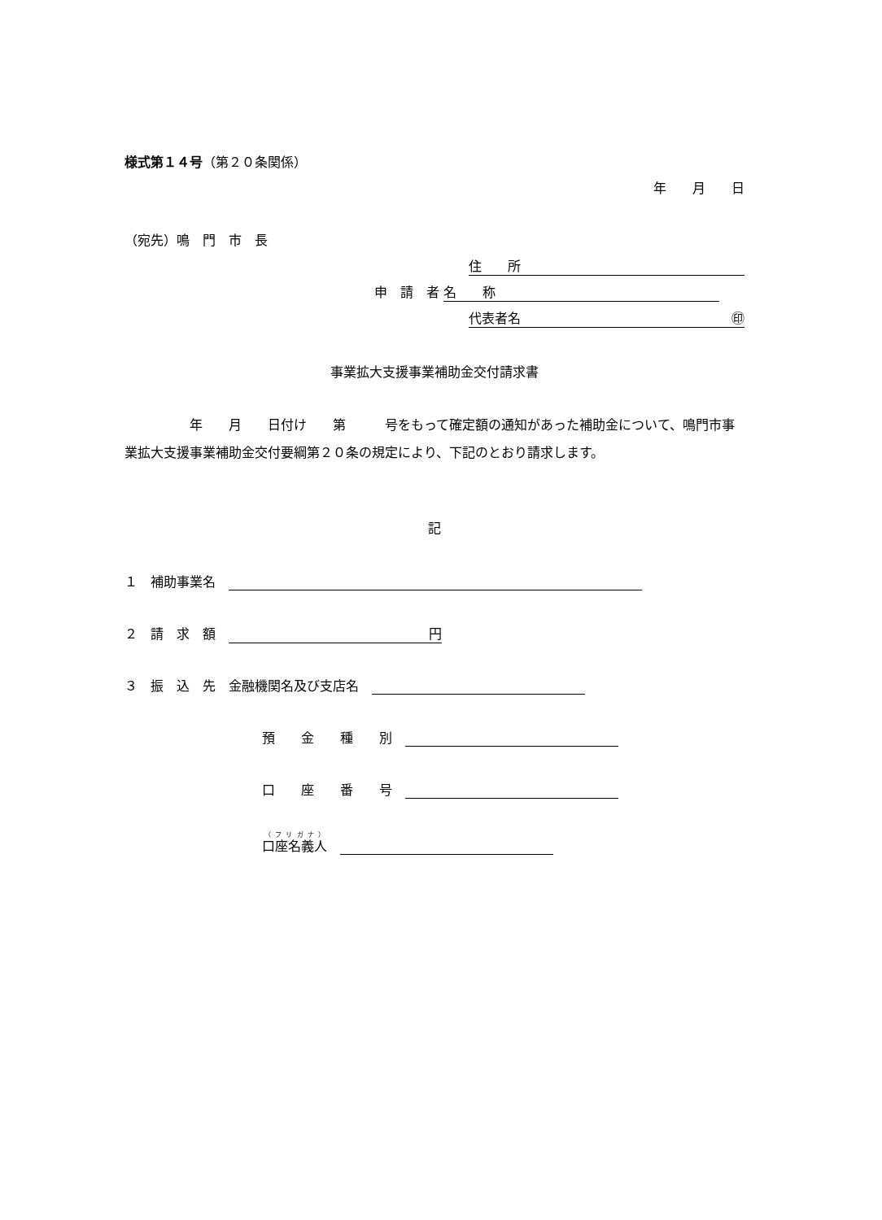様式第１４号（第２０条関係）
年　　月　　日
（宛先）鳴　門　市　長
住　　所
申　請　者 名　　称
代表者名 ㊞
事業拡大支援事業補助金交付請求書
　　　　　年　　月　　日付け　　第　　　号をもって確定額の通知があった補助金について、鳴門市事業拡大支援事業補助金交付要綱第２０条の規定により、下記のとおり請求します。
記
１　補助事業名　
２　請　求　額　円
３　振　込　先　金融機関名及び支店名　
預　　金　　種　　別　
口　　座　　番　　号　
口座名義人